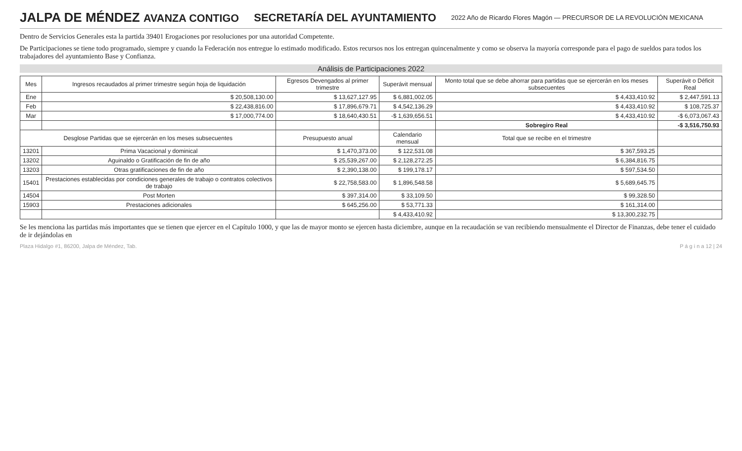JALPA DE MÉNDEZ AVANZA CONTIGO SECRETARÍA DEL AYUNTAMIENTO
2022 Año de Ricardo Flores Magón — PRECURSOR DE LA REVOLUCIÓN MEXICANA
Dentro de Servicios Generales esta la partida 39401 Erogaciones por resoluciones por una autoridad Competente.
De Participaciones se tiene todo programado, siempre y cuando la Federación nos entregue lo estimado modificado. Estos recursos nos los entregan quincenalmente y como se observa la mayoría corresponde para el pago de sueldos para todos los trabajadores del ayuntamiento Base y Confianza.
Análisis de Participaciones 2022
| Mes | Ingresos recaudados al primer trimestre según hoja de liquidación | Egresos Devengados al primer trimestre | Superávit mensual | Monto total que se debe ahorrar para partidas que se ejercerán en los meses subsecuentes | Superávit o Déficit Real |
| --- | --- | --- | --- | --- | --- |
| Ene | $ 20,508,130.00 | $ 13,627,127.95 | $ 6,881,002.05 | $ 4,433,410.92 | $ 2,447,591.13 |
| Feb | $ 22,438,816.00 | $ 17,896,679.71 | $ 4,542,136.29 | $ 4,433,410.92 | $ 108,725.37 |
| Mar | $ 17,000,774.00 | $ 18,640,430.51 | -$ 1,639,656.51 | $ 4,433,410.92 | -$ 6,073,067.43 |
| | | | | Sobregiro Real | -$ 3,516,750.93 |
| Desglose Partidas que se ejercerán en los meses subsecuentes | | Presupuesto anual | Calendario mensual | Total que se recibe en el trimestre | |
| 13201 | Prima Vacacional y dominical | $ 1,470,373.00 | $ 122,531.08 | $ 367,593.25 | |
| 13202 | Aguinaldo o Gratificación de fin de año | $ 25,539,267.00 | $ 2,128,272.25 | $ 6,384,816.75 | |
| 13203 | Otras gratificaciones de fin de año | $ 2,390,138.00 | $ 199,178.17 | $ 597,534.50 | |
| 15401 | Prestaciones establecidas por condiciones generales de trabajo o contratos colectivos de trabajo | $ 22,758,583.00 | $ 1,896,548.58 | $ 5,689,645.75 | |
| 14504 | Post Morten | $ 397,314.00 | $ 33,109.50 | $ 99,328.50 | |
| 15903 | Prestaciones adicionales | $ 645,256.00 | $ 53,771.33 | $ 161,314.00 | |
| | | | $ 4,433,410.92 | $ 13,300,232.75 | |
Se les menciona las partidas más importantes que se tienen que ejercer en el Capítulo 1000, y que las de mayor monto se ejercen hasta diciembre, aunque en la recaudación se van recibiendo mensualmente el Director de Finanzas, debe tener el cuidado de ir dejándolas en
Plaza Hidalgo #1, 86200, Jalpa de Méndez, Tab. P á g i n a 12 | 24